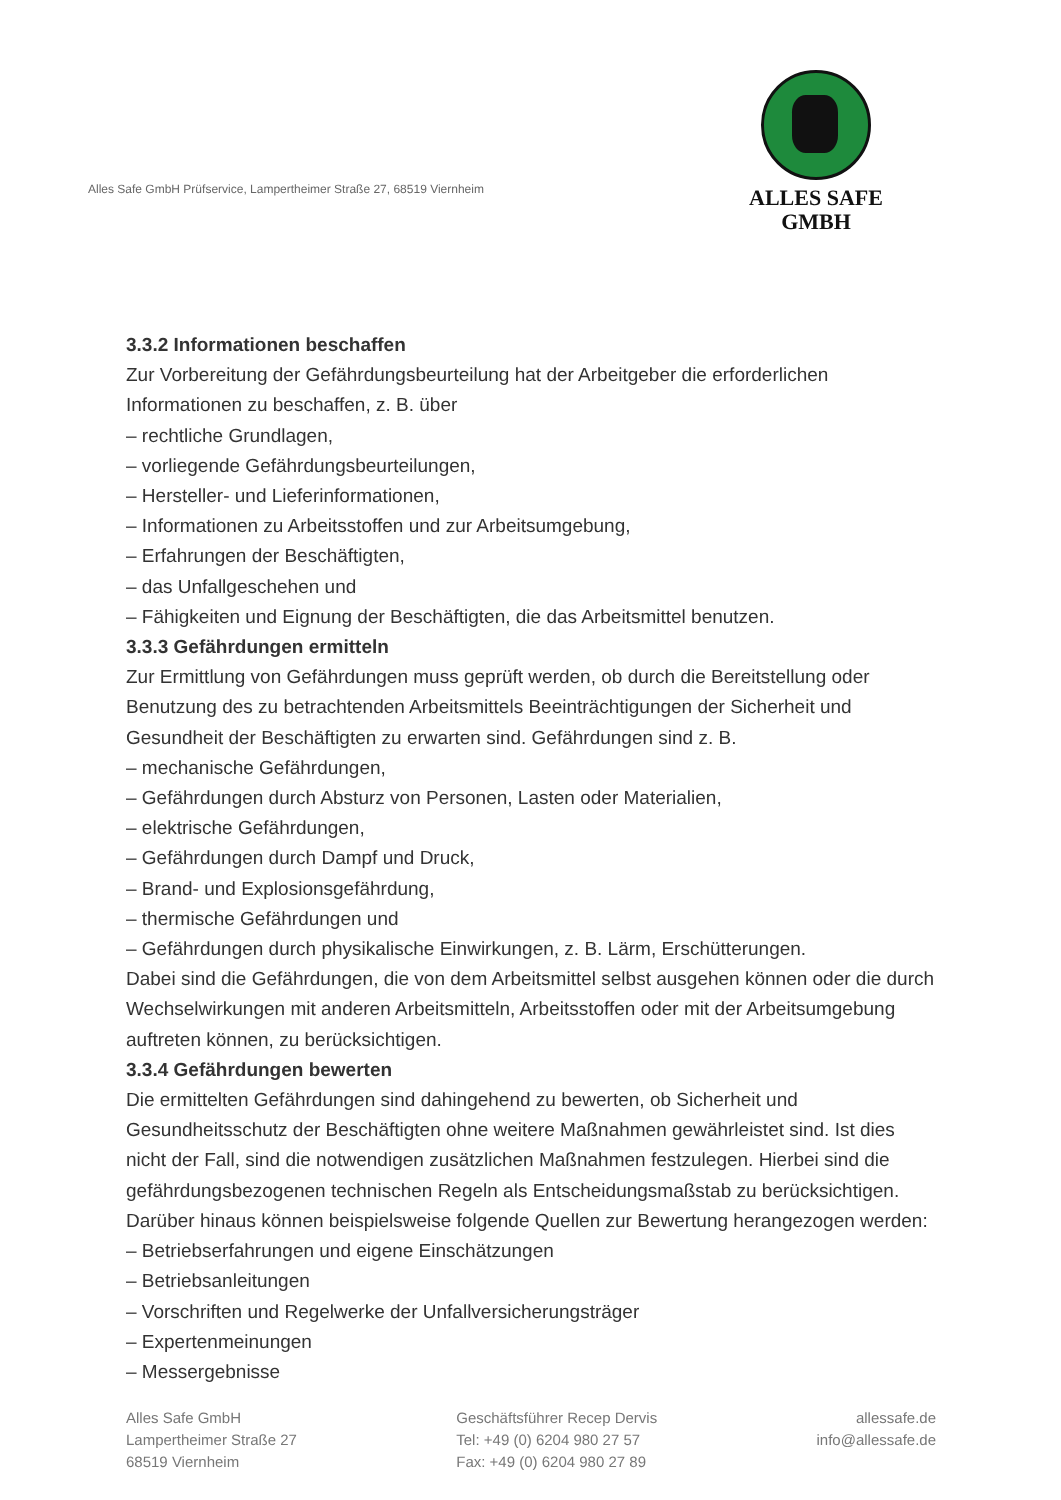Alles Safe GmbH Prüfservice, Lampertheimer Straße 27, 68519 Viernheim
ALLES SAFE
GMBH
3.3.2 Informationen beschaffen
Zur Vorbereitung der Gefährdungsbeurteilung hat der Arbeitgeber die erforderlichen Informationen zu beschaffen, z. B. über
– rechtliche Grundlagen,
– vorliegende Gefährdungsbeurteilungen,
– Hersteller- und Lieferinformationen,
– Informationen zu Arbeitsstoffen und zur Arbeitsumgebung,
– Erfahrungen der Beschäftigten,
– das Unfallgeschehen und
– Fähigkeiten und Eignung der Beschäftigten, die das Arbeitsmittel benutzen.
3.3.3 Gefährdungen ermitteln
Zur Ermittlung von Gefährdungen muss geprüft werden, ob durch die Bereitstellung oder Benutzung des zu betrachtenden Arbeitsmittels Beeinträchtigungen der Sicherheit und Gesundheit der Beschäftigten zu erwarten sind. Gefährdungen sind z. B.
– mechanische Gefährdungen,
– Gefährdungen durch Absturz von Personen, Lasten oder Materialien,
– elektrische Gefährdungen,
– Gefährdungen durch Dampf und Druck,
– Brand- und Explosionsgefährdung,
– thermische Gefährdungen und
– Gefährdungen durch physikalische Einwirkungen, z. B. Lärm, Erschütterungen.
Dabei sind die Gefährdungen, die von dem Arbeitsmittel selbst ausgehen können oder die durch Wechselwirkungen mit anderen Arbeitsmitteln, Arbeitsstoffen oder mit der Arbeitsumgebung auftreten können, zu berücksichtigen.
3.3.4 Gefährdungen bewerten
Die ermittelten Gefährdungen sind dahingehend zu bewerten, ob Sicherheit und Gesundheitsschutz der Beschäftigten ohne weitere Maßnahmen gewährleistet sind. Ist dies nicht der Fall, sind die notwendigen zusätzlichen Maßnahmen festzulegen. Hierbei sind die gefährdungsbezogenen technischen Regeln als Entscheidungsmaßstab zu berücksichtigen. Darüber hinaus können beispielsweise folgende Quellen zur Bewertung herangezogen werden:
– Betriebserfahrungen und eigene Einschätzungen
– Betriebsanleitungen
– Vorschriften und Regelwerke der Unfallversicherungsträger
– Expertenmeinungen
– Messergebnisse
Alles Safe GmbH
Lampertheimer Straße 27
68519 Viernheim
Geschäftsführer Recep Dervis
Tel: +49 (0) 6204 980 27 57
Fax: +49 (0) 6204 980 27 89
allessafe.de
info@allessafe.de